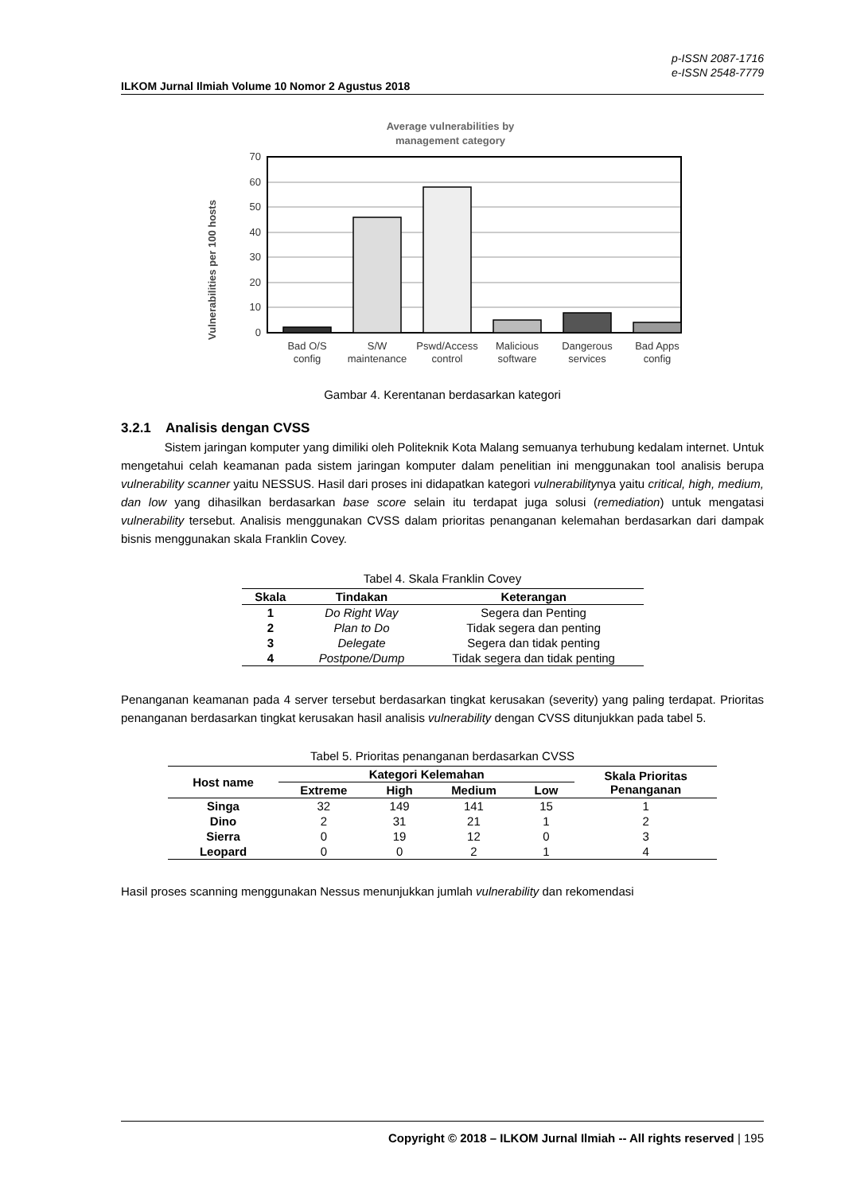p-ISSN 2087-1716
e-ISSN 2548-7779
ILKOM Jurnal Ilmiah Volume 10 Nomor 2 Agustus 2018
Average vulnerabilities by
management category
Vulnerabilities per 100 hosts
70
60
50
40
30
20
10
0
Bad O/S
config
S/W
maintenance
Pswd/Access
control
Malicious
software
Dangerous
services
Bad Apps
config
Gambar 4. Kerentanan berdasarkan kategori
3.2.1 Analisis dengan CVSS
Sistem jaringan komputer yang dimiliki oleh Politeknik Kota Malang semuanya terhubung kedalam internet. Untuk mengetahui celah keamanan pada sistem jaringan komputer dalam penelitian ini menggunakan tool analisis berupa vulnerability scanner yaitu NESSUS. Hasil dari proses ini didapatkan kategori vulnerabilitynya yaitu critical, high, medium, dan low yang dihasilkan berdasarkan base score selain itu terdapat juga solusi (remediation) untuk mengatasi vulnerability tersebut. Analisis menggunakan CVSS dalam prioritas penanganan kelemahan berdasarkan dari dampak bisnis menggunakan skala Franklin Covey.
Tabel 4. Skala Franklin Covey
| Skala | Tindakan | Keterangan |
| --- | --- | --- |
| 1 | Do Right Way | Segera dan Penting |
| 2 | Plan to Do | Tidak segera dan penting |
| 3 | Delegate | Segera dan tidak penting |
| 4 | Postpone/Dump | Tidak segera dan tidak penting |
Penanganan keamanan pada 4 server tersebut berdasarkan tingkat kerusakan (severity) yang paling terdapat. Prioritas penanganan berdasarkan tingkat kerusakan hasil analisis vulnerability dengan CVSS ditunjukkan pada tabel 5.
Tabel 5. Prioritas penanganan berdasarkan CVSS
| Host name | Kategori Kelemahan | | | | Skala Prioritas Penanganan |
| --- | --- | --- | --- | --- | --- |
| | Extreme | High | Medium | Low | |
| Singa | 32 | 149 | 141 | 15 | 1 |
| Dino | 2 | 31 | 21 | 1 | 2 |
| Sierra | 0 | 19 | 12 | 0 | 3 |
| Leopard | 0 | 0 | 2 | 1 | 4 |
Hasil proses scanning menggunakan Nessus menunjukkan jumlah vulnerability dan rekomendasi
Copyright © 2018 – ILKOM Jurnal Ilmiah -- All rights reserved | 195